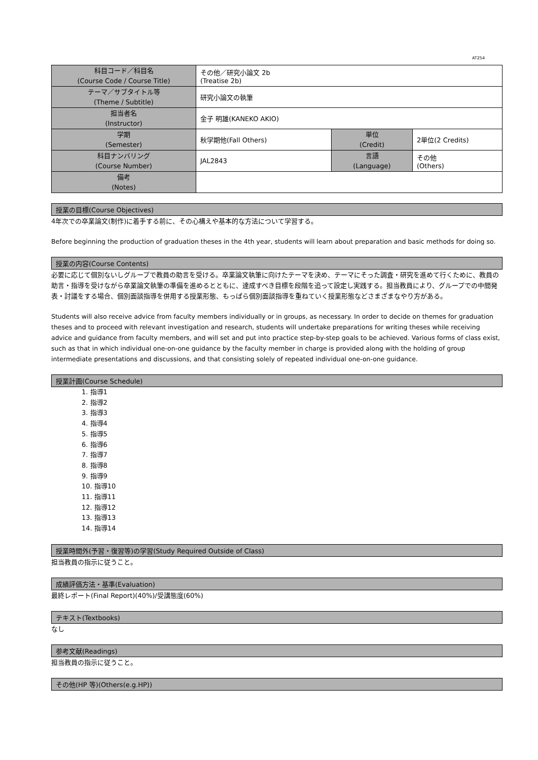AT254
| 科目コード／科目名 (Course Code / Course Title) | その他／研究小論文 2b (Treatise 2b) | | |
| テーマ／サブタイトル等 (Theme / Subtitle) | 研究小論文の執筆 | | |
| 担当者名 (Instructor) | 金子 明雄(KANEKO AKIO) | | |
| 学期 (Semester) | 秋学期他(Fall Others) | 単位 (Credit) | 2単位(2 Credits) |
| 科目ナンバリング (Course Number) | JAL2843 | 言語 (Language) | その他 (Others) |
| 備考 (Notes) | | | |
授業の目標(Course Objectives)
4年次での卒業論文(制作)に着手する前に、その心構えや基本的な方法について学習する。
Before beginning the production of graduation theses in the 4th year, students will learn about preparation and basic methods for doing so.
授業の内容(Course Contents)
必要に応じて個別ないしグループで教員の助言を受ける。卒業論文執筆に向けたテーマを決め、テーマにそった調査・研究を進めて行くために、教員の助言・指導を受けながら卒業論文執筆の準備を進めるとともに、達成すべき目標を段階を追って設定し実践する。担当教員により、グループでの中間発表・討議をする場合、個別面談指導を併用する授業形態、もっぱら個別面談指導を重ねていく授業形態などさまざまなやり方がある。
Students will also receive advice from faculty members individually or in groups, as necessary. In order to decide on themes for graduation theses and to proceed with relevant investigation and research, students will undertake preparations for writing theses while receiving advice and guidance from faculty members, and will set and put into practice step-by-step goals to be achieved. Various forms of class exist, such as that in which individual one-on-one guidance by the faculty member in charge is provided along with the holding of group intermediate presentations and discussions, and that consisting solely of repeated individual one-on-one guidance.
授業計画(Course Schedule)
1. 指導1
2. 指導2
3. 指導3
4. 指導4
5. 指導5
6. 指導6
7. 指導7
8. 指導8
9. 指導9
10. 指導10
11. 指導11
12. 指導12
13. 指導13
14. 指導14
授業時間外(予習・復習等)の学習(Study Required Outside of Class)
担当教員の指示に従うこと。
成績評価方法・基準(Evaluation)
最終レポート(Final Report)(40%)/受講態度(60%)
テキスト(Textbooks)
なし
参考文献(Readings)
担当教員の指示に従うこと。
その他(HP 等)(Others(e.g.HP))